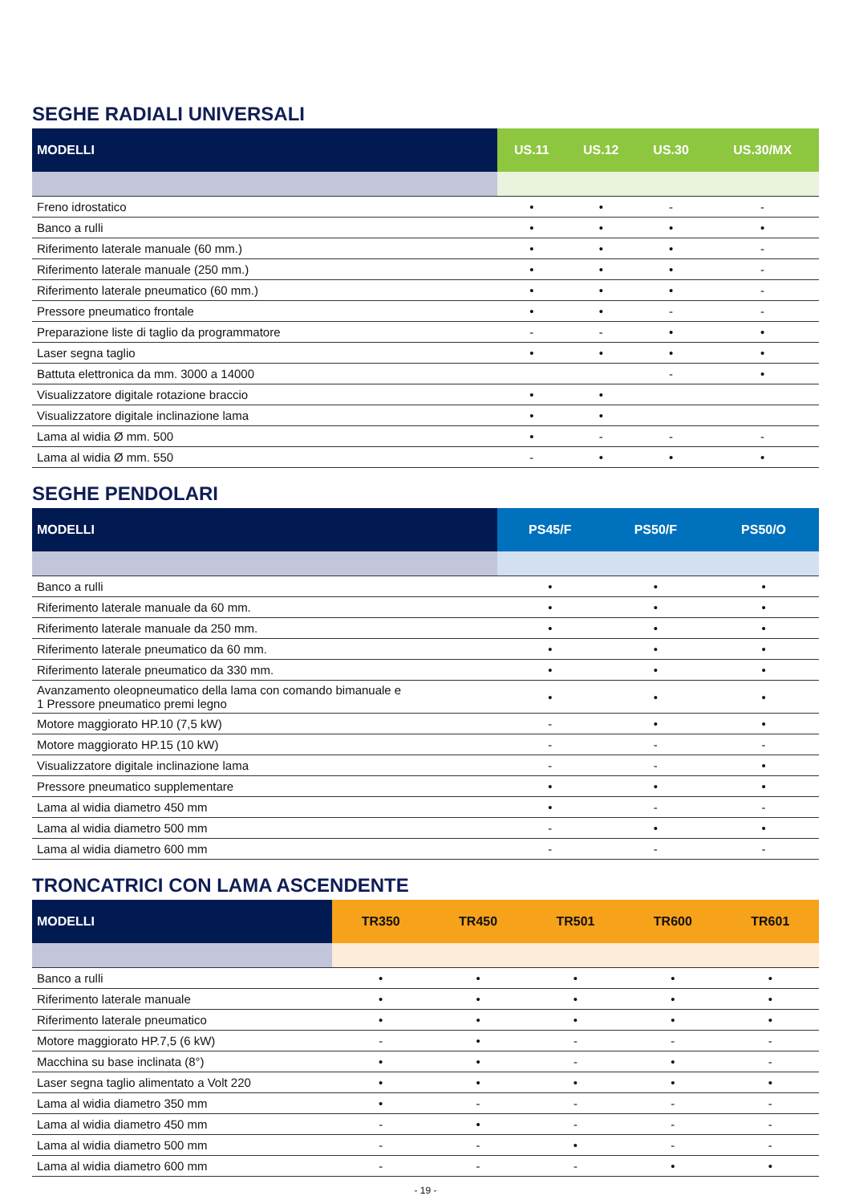SEGHE RADIALI UNIVERSALI
| MODELLI | US.11 | US.12 | US.30 | US.30/MX |
| --- | --- | --- | --- | --- |
| Freno idrostatico | • | • | - | - |
| Banco a rulli | • | • | • | • |
| Riferimento laterale manuale (60 mm.) | • | • | • | - |
| Riferimento laterale manuale (250 mm.) | • | • | • | - |
| Riferimento laterale pneumatico (60 mm.) | • | • | • | - |
| Pressore pneumatico frontale | • | • | - | - |
| Preparazione liste di taglio da programmatore | - | - | • | • |
| Laser segna taglio | • | • | • | • |
| Battuta elettronica da mm. 3000 a 14000 | | | - | • |
| Visualizzatore digitale rotazione braccio | • | • | | |
| Visualizzatore digitale inclinazione lama | • | • | | |
| Lama al widia Ø mm. 500 | • | - | - | - |
| Lama al widia Ø mm. 550 | - | • | • | • |
SEGHE PENDOLARI
| MODELLI | PS45/F | PS50/F | PS50/O |
| --- | --- | --- | --- |
| Banco a rulli | • | • | • |
| Riferimento laterale manuale da 60 mm. | • | • | • |
| Riferimento laterale manuale da 250 mm. | • | • | • |
| Riferimento laterale pneumatico da 60 mm. | • | • | • |
| Riferimento laterale pneumatico da 330 mm. | • | • | • |
| Avanzamento oleopneumatico della lama con comando bimanuale e 1 Pressore pneumatico premi legno | • | • | • |
| Motore maggiorato HP.10 (7,5 kW) | - | • | • |
| Motore maggiorato HP.15 (10 kW) | - | - | - |
| Visualizzatore digitale inclinazione lama | - | - | • |
| Pressore pneumatico supplementare | • | • | • |
| Lama al widia diametro 450 mm | • | - | - |
| Lama al widia diametro 500 mm | - | • | • |
| Lama al widia diametro 600 mm | - | - | - |
TRONCATRICI CON LAMA ASCENDENTE
| MODELLI | TR350 | TR450 | TR501 | TR600 | TR601 |
| --- | --- | --- | --- | --- | --- |
| Banco a rulli | • | • | • | • | • |
| Riferimento laterale manuale | • | • | • | • | • |
| Riferimento laterale pneumatico | • | • | • | • | • |
| Motore maggiorato HP.7,5 (6 kW) | - | • | - | - | - |
| Macchina su base inclinata (8°) | • | • | - | • | - |
| Laser segna taglio alimentato a Volt 220 | • | • | • | • | • |
| Lama al widia diametro 350 mm | • | - | - | - | - |
| Lama al widia diametro 450 mm | - | • | - | - | - |
| Lama al widia diametro 500 mm | - | - | • | - | - |
| Lama al widia diametro 600 mm | - | - | - | • | • |
- 19 -